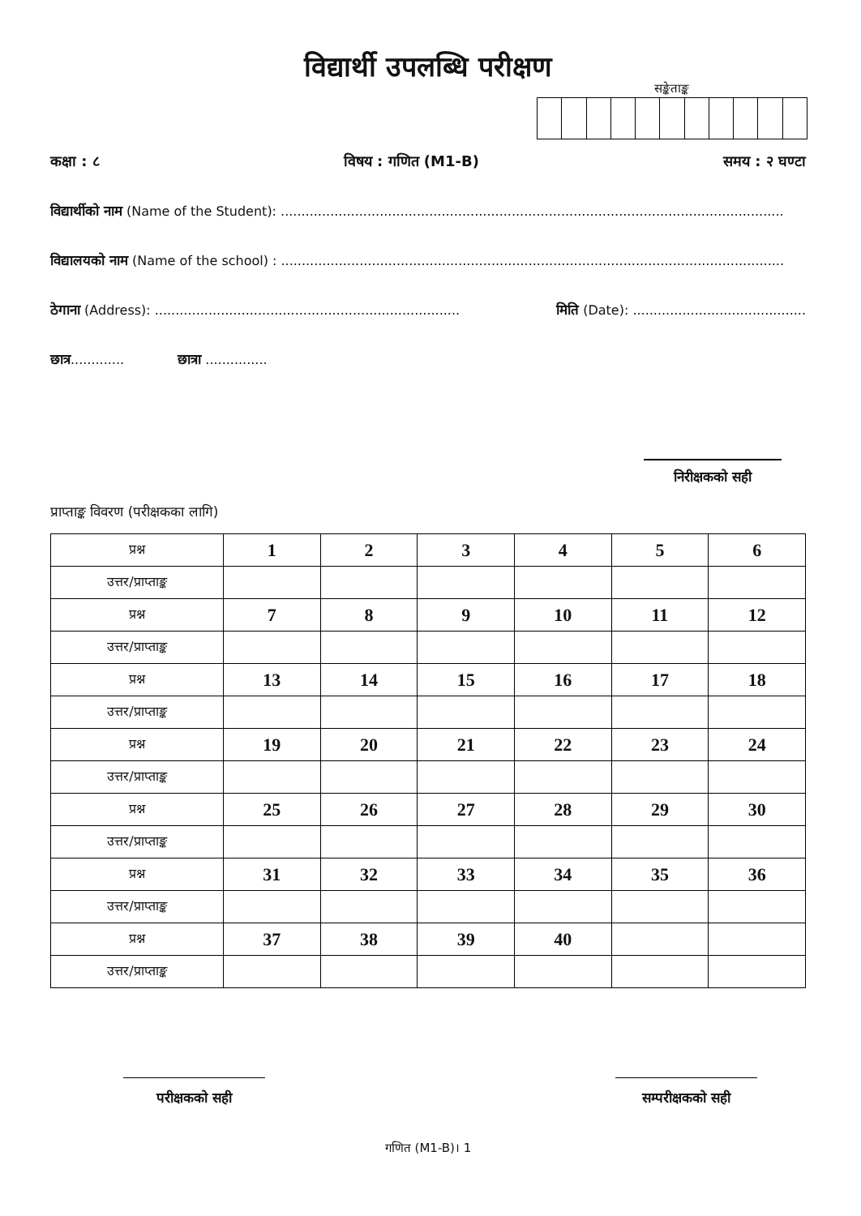विद्यार्थी उपलब्धि परीक्षण
सङ्केताङ्क
कक्षा : ८ विषय : गणित (M1-B) समय : २ घण्टा
विद्यार्थीको नाम (Name of the Student): ..........................................................................................................................
विद्यालयको नाम (Name of the school) : ..........................................................................................................................
ठेगाना (Address): .......................................................................... मिति (Date): ..........................................
छात्र............. छात्रा ...............
निरीक्षकको सही
प्राप्ताङ्क विवरण (परीक्षकका लागि)
| प्रश्न | 1 | 2 | 3 | 4 | 5 | 6 |
| उत्तर/प्राप्ताङ्क | | | | | | |
| प्रश्न | 7 | 8 | 9 | 10 | 11 | 12 |
| उत्तर/प्राप्ताङ्क | | | | | | |
| प्रश्न | 13 | 14 | 15 | 16 | 17 | 18 |
| उत्तर/प्राप्ताङ्क | | | | | | |
| प्रश्न | 19 | 20 | 21 | 22 | 23 | 24 |
| उत्तर/प्राप्ताङ्क | | | | | | |
| प्रश्न | 25 | 26 | 27 | 28 | 29 | 30 |
| उत्तर/प्राप्ताङ्क | | | | | | |
| प्रश्न | 31 | 32 | 33 | 34 | 35 | 36 |
| उत्तर/प्राप्ताङ्क | | | | | | |
| प्रश्न | 37 | 38 | 39 | 40 | | |
| उत्तर/प्राप्ताङ्क | | | | | | |
परीक्षकको सही सम्परीक्षकको सही
गणित (M1-B)। 1